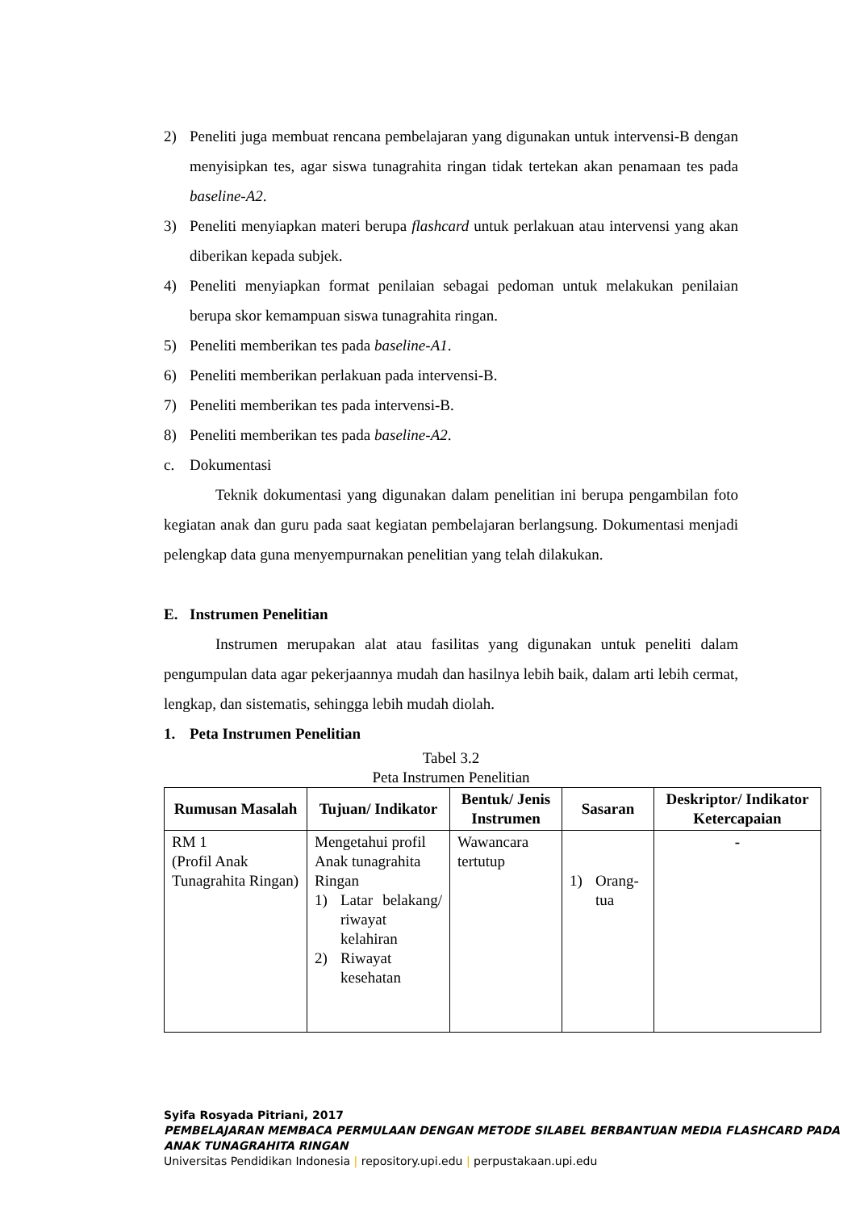2) Peneliti juga membuat rencana pembelajaran yang digunakan untuk intervensi-B dengan menyisipkan tes, agar siswa tunagrahita ringan tidak tertekan akan penamaan tes pada baseline-A2.
3) Peneliti menyiapkan materi berupa flashcard untuk perlakuan atau intervensi yang akan diberikan kepada subjek.
4) Peneliti menyiapkan format penilaian sebagai pedoman untuk melakukan penilaian berupa skor kemampuan siswa tunagrahita ringan.
5) Peneliti memberikan tes pada baseline-A1.
6) Peneliti memberikan perlakuan pada intervensi-B.
7) Peneliti memberikan tes pada intervensi-B.
8) Peneliti memberikan tes pada baseline-A2.
c. Dokumentasi
Teknik dokumentasi yang digunakan dalam penelitian ini berupa pengambilan foto kegiatan anak dan guru pada saat kegiatan pembelajaran berlangsung. Dokumentasi menjadi pelengkap data guna menyempurnakan penelitian yang telah dilakukan.
E. Instrumen Penelitian
Instrumen merupakan alat atau fasilitas yang digunakan untuk peneliti dalam pengumpulan data agar pekerjaannya mudah dan hasilnya lebih baik, dalam arti lebih cermat, lengkap, dan sistematis, sehingga lebih mudah diolah.
1. Peta Instrumen Penelitian
Tabel 3.2
Peta Instrumen Penelitian
| Rumusan Masalah | Tujuan/ Indikator | Bentuk/ Jenis Instrumen | Sasaran | Deskriptor/ Indikator Ketercapaian |
| --- | --- | --- | --- | --- |
| RM 1 (Profil Anak Tunagrahita Ringan) | Mengetahui profil Anak tunagrahita Ringan 1) Latar belakang/ riwayat kelahiran 2) Riwayat kesehatan | Wawancara tertutup | 1) Orang-tua | - |
Syifa Rosyada Pitriani, 2017
PEMBELAJARAN MEMBACA PERMULAAN DENGAN METODE SILABEL BERBANTUAN MEDIA FLASHCARD PADA ANAK TUNAGRAHITA RINGAN
Universitas Pendidikan Indonesia | repository.upi.edu | perpustakaan.upi.edu